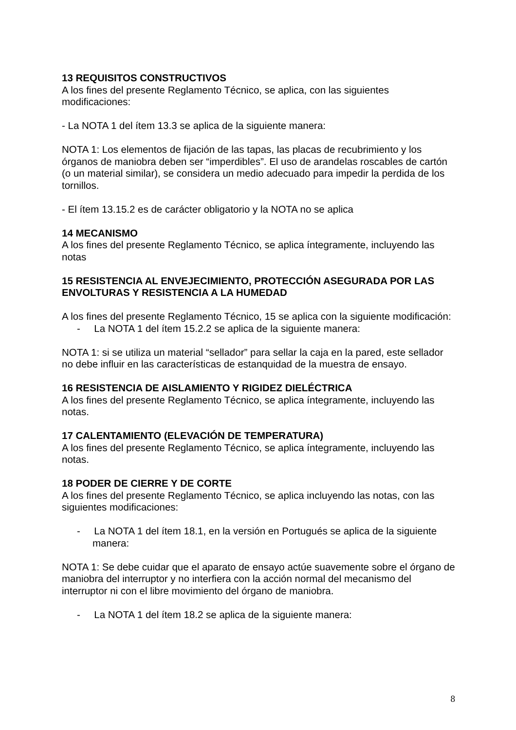13 REQUISITOS CONSTRUCTIVOS
A los fines del presente Reglamento Técnico, se aplica, con las siguientes modificaciones:
- La NOTA 1 del ítem 13.3 se aplica de la siguiente manera:
NOTA 1: Los elementos de fijación de las tapas, las placas de recubrimiento y los órganos de maniobra deben ser “imperdibles”. El uso de arandelas roscables de cartón (o un material similar), se considera un medio adecuado para impedir la perdida de los tornillos.
- El ítem 13.15.2 es de carácter obligatorio y la NOTA no se aplica
14 MECANISMO
A los fines del presente Reglamento Técnico, se aplica íntegramente, incluyendo las notas
15 RESISTENCIA AL ENVEJECIMIENTO, PROTECCIÓN ASEGURADA POR LAS ENVOLTURAS Y RESISTENCIA A LA HUMEDAD
A los fines del presente Reglamento Técnico, 15 se aplica con la siguiente modificación:
- La NOTA 1 del ítem 15.2.2 se aplica de la siguiente manera:
NOTA 1: si se utiliza un material “sellador” para sellar la caja en la pared, este sellador no debe influir en las características de estanquidad de la muestra de ensayo.
16 RESISTENCIA DE AISLAMIENTO Y RIGIDEZ DIELÉCTRICA
A los fines del presente Reglamento Técnico, se aplica íntegramente, incluyendo las notas.
17 CALENTAMIENTO (ELEVACIÓN DE TEMPERATURA)
A los fines del presente Reglamento Técnico, se aplica íntegramente, incluyendo las notas.
18 PODER DE CIERRE Y DE CORTE
A los fines del presente Reglamento Técnico, se aplica incluyendo las notas, con las siguientes modificaciones:
- La NOTA 1 del ítem 18.1, en la versión en Portugués se aplica de la siguiente manera:
NOTA 1: Se debe cuidar que el aparato de ensayo actúe suavemente sobre el órgano de maniobra del interruptor y no interfiera con la acción normal del mecanismo del interruptor ni con el libre movimiento del órgano de maniobra.
- La NOTA 1 del ítem 18.2 se aplica de la siguiente manera:
8